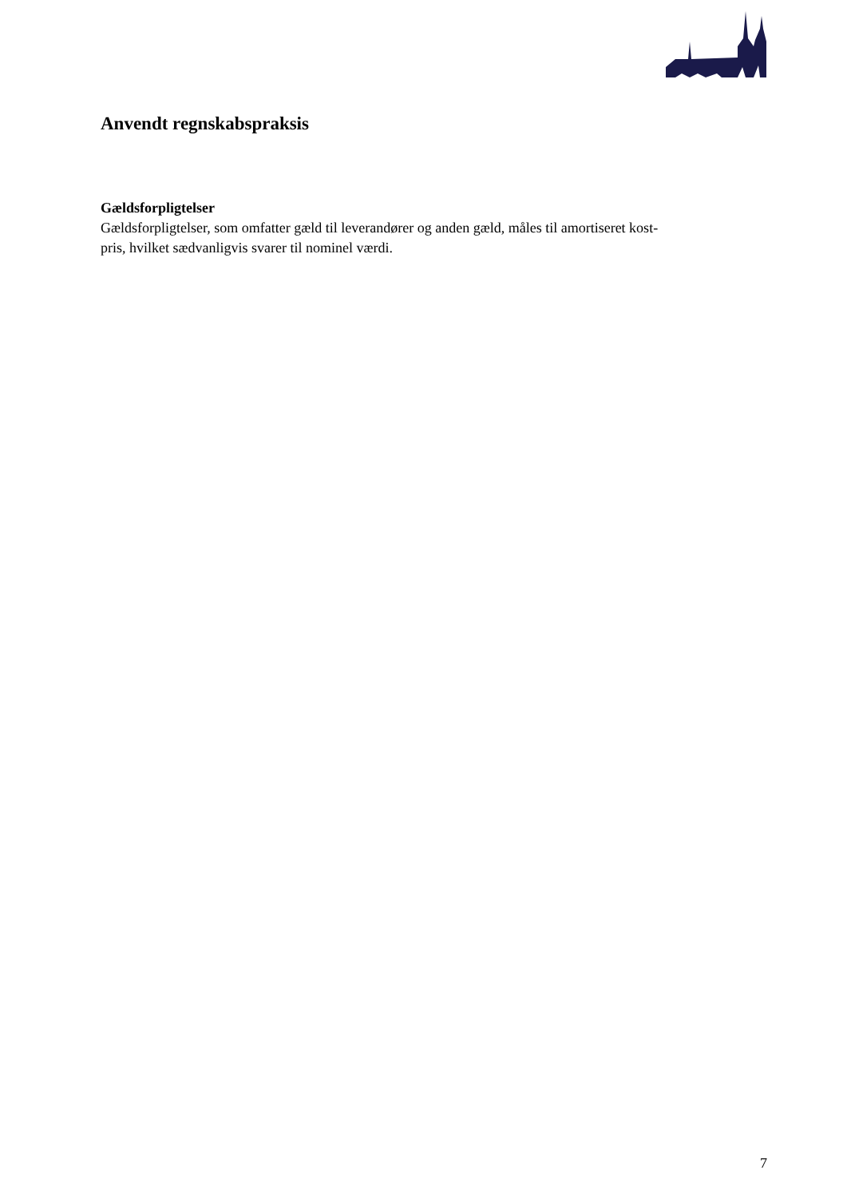Anvendt regnskabspraksis
Gældsforpligtelser
Gældsforpligtelser, som omfatter gæld til leverandører og anden gæld, måles til amortiseret kost-
pris, hvilket sædvanligvis svarer til nominel værdi.
7